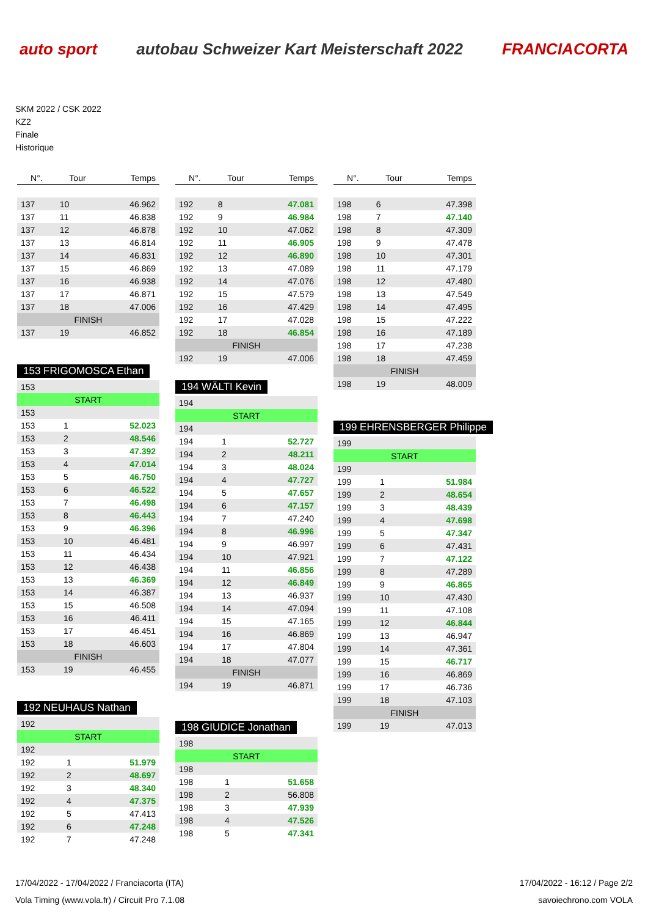auto sport
autobau Schweizer Kart Meisterschaft 2022
FRANCIACORTA
SKM 2022 / CSK 2022
KZ2
Finale
Historique
| N°. | Tour | Temps |
| --- | --- | --- |
| 137 | 10 | 46.962 |
| 137 | 11 | 46.838 |
| 137 | 12 | 46.878 |
| 137 | 13 | 46.814 |
| 137 | 14 | 46.831 |
| 137 | 15 | 46.869 |
| 137 | 16 | 46.938 |
| 137 | 17 | 46.871 |
| 137 | 18 | 47.006 |
| FINISH | | |
| 137 | 19 | 46.852 |
153 FRIGOMOSCA Ethan
| 153 | | |
| START | | |
| 153 | | |
| 153 | 1 | 52.023 |
| 153 | 2 | 48.546 |
| 153 | 3 | 47.392 |
| 153 | 4 | 47.014 |
| 153 | 5 | 46.750 |
| 153 | 6 | 46.522 |
| 153 | 7 | 46.498 |
| 153 | 8 | 46.443 |
| 153 | 9 | 46.396 |
| 153 | 10 | 46.481 |
| 153 | 11 | 46.434 |
| 153 | 12 | 46.438 |
| 153 | 13 | 46.369 |
| 153 | 14 | 46.387 |
| 153 | 15 | 46.508 |
| 153 | 16 | 46.411 |
| 153 | 17 | 46.451 |
| 153 | 18 | 46.603 |
| FINISH | | |
| 153 | 19 | 46.455 |
192 NEUHAUS Nathan
| 192 | | |
| START | | |
| 192 | | |
| 192 | 1 | 51.979 |
| 192 | 2 | 48.697 |
| 192 | 3 | 48.340 |
| 192 | 4 | 47.375 |
| 192 | 5 | 47.413 |
| 192 | 6 | 47.248 |
| 192 | 7 | 47.248 |
| N°. | Tour | Temps |
| --- | --- | --- |
| 192 | 8 | 47.081 |
| 192 | 9 | 46.984 |
| 192 | 10 | 47.062 |
| 192 | 11 | 46.905 |
| 192 | 12 | 46.890 |
| 192 | 13 | 47.089 |
| 192 | 14 | 47.076 |
| 192 | 15 | 47.579 |
| 192 | 16 | 47.429 |
| 192 | 17 | 47.028 |
| 192 | 18 | 46.854 |
| FINISH | | |
| 192 | 19 | 47.006 |
194 WÄLTI Kevin
| 194 | | |
| START | | |
| 194 | | |
| 194 | 1 | 52.727 |
| 194 | 2 | 48.211 |
| 194 | 3 | 48.024 |
| 194 | 4 | 47.727 |
| 194 | 5 | 47.657 |
| 194 | 6 | 47.157 |
| 194 | 7 | 47.240 |
| 194 | 8 | 46.996 |
| 194 | 9 | 46.997 |
| 194 | 10 | 47.921 |
| 194 | 11 | 46.856 |
| 194 | 12 | 46.849 |
| 194 | 13 | 46.937 |
| 194 | 14 | 47.094 |
| 194 | 15 | 47.165 |
| 194 | 16 | 46.869 |
| 194 | 17 | 47.804 |
| 194 | 18 | 47.077 |
| FINISH | | |
| 194 | 19 | 46.871 |
198 GIUDICE Jonathan
| 198 | | |
| START | | |
| 198 | | |
| 198 | 1 | 51.658 |
| 198 | 2 | 56.808 |
| 198 | 3 | 47.939 |
| 198 | 4 | 47.526 |
| 198 | 5 | 47.341 |
| N°. | Tour | Temps |
| --- | --- | --- |
| 198 | 6 | 47.398 |
| 198 | 7 | 47.140 |
| 198 | 8 | 47.309 |
| 198 | 9 | 47.478 |
| 198 | 10 | 47.301 |
| 198 | 11 | 47.179 |
| 198 | 12 | 47.480 |
| 198 | 13 | 47.549 |
| 198 | 14 | 47.495 |
| 198 | 15 | 47.222 |
| 198 | 16 | 47.189 |
| 198 | 17 | 47.238 |
| 198 | 18 | 47.459 |
| FINISH | | |
| 198 | 19 | 48.009 |
199 EHRENSBERGER Philippe
| 199 | | |
| START | | |
| 199 | | |
| 199 | 1 | 51.984 |
| 199 | 2 | 48.654 |
| 199 | 3 | 48.439 |
| 199 | 4 | 47.698 |
| 199 | 5 | 47.347 |
| 199 | 6 | 47.431 |
| 199 | 7 | 47.122 |
| 199 | 8 | 47.289 |
| 199 | 9 | 46.865 |
| 199 | 10 | 47.430 |
| 199 | 11 | 47.108 |
| 199 | 12 | 46.844 |
| 199 | 13 | 46.947 |
| 199 | 14 | 47.361 |
| 199 | 15 | 46.717 |
| 199 | 16 | 46.869 |
| 199 | 17 | 46.736 |
| 199 | 18 | 47.103 |
| FINISH | | |
| 199 | 19 | 47.013 |
17/04/2022 - 17/04/2022 / Franciacorta (ITA) 17/04/2022 - 16:12 / Page 2/2
Vola Timing (www.vola.fr) / Circuit Pro 7.1.08 savoiechrono.com VOLA